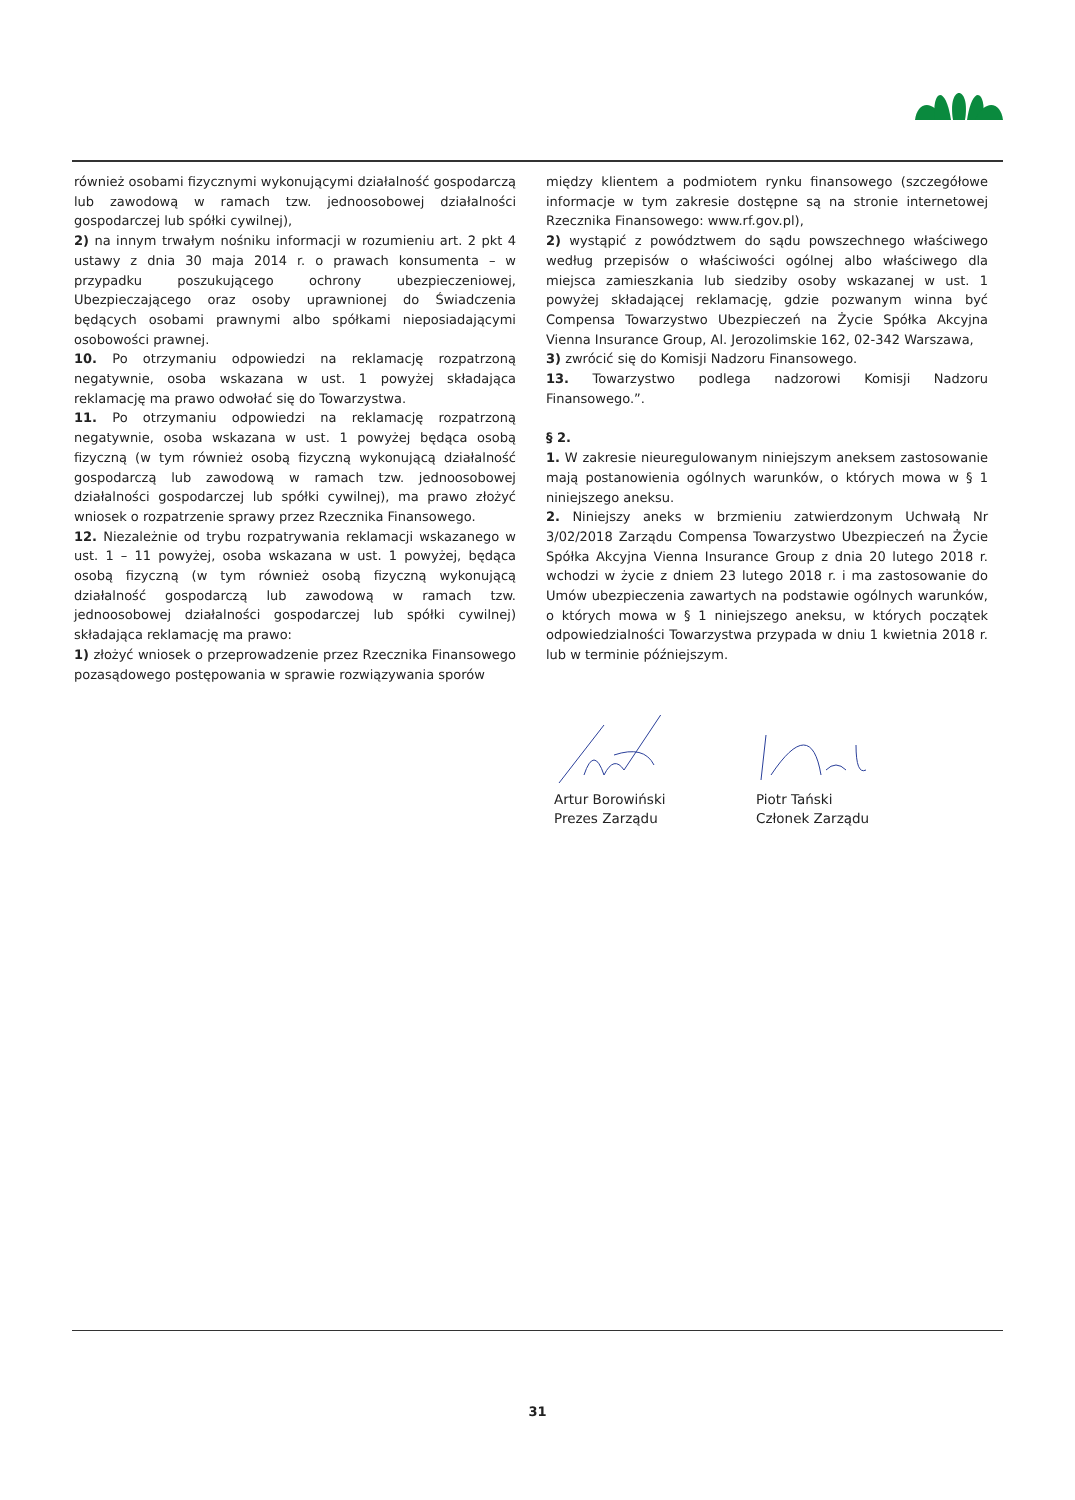również osobami fizycznymi wykonującymi działalność gospodarczą lub zawodową w ramach tzw. jednoosobowej działalności gospodarczej lub spółki cywilnej),
2) na innym trwałym nośniku informacji w rozumieniu art. 2 pkt 4 ustawy z dnia 30 maja 2014 r. o prawach konsumenta – w przypadku poszukującego ochrony ubezpieczeniowej, Ubezpieczającego oraz osoby uprawnionej do Świadczenia będących osobami prawnymi albo spółkami nieposiadającymi osobowości prawnej.
10. Po otrzymaniu odpowiedzi na reklamację rozpatrzoną negatywnie, osoba wskazana w ust. 1 powyżej składająca reklamację ma prawo odwołać się do Towarzystwa.
11. Po otrzymaniu odpowiedzi na reklamację rozpatrzoną negatywnie, osoba wskazana w ust. 1 powyżej będąca osobą fizyczną (w tym również osobą fizyczną wykonującą działalność gospodarczą lub zawodową w ramach tzw. jednoosobowej działalności gospodarczej lub spółki cywilnej), ma prawo złożyć wniosek o rozpatrzenie sprawy przez Rzecznika Finansowego.
12. Niezależnie od trybu rozpatrywania reklamacji wskazanego w ust. 1 – 11 powyżej, osoba wskazana w ust. 1 powyżej, będąca osobą fizyczną (w tym również osobą fizyczną wykonującą działalność gospodarczą lub zawodową w ramach tzw. jednoosobowej działalności gospodarczej lub spółki cywilnej) składająca reklamację ma prawo:
1) złożyć wniosek o przeprowadzenie przez Rzecznika Finansowego pozasądowego postępowania w sprawie rozwiązywania sporów
między klientem a podmiotem rynku finansowego (szczegółowe informacje w tym zakresie dostępne są na stronie internetowej Rzecznika Finansowego: www.rf.gov.pl),
2) wystąpić z powództwem do sądu powszechnego właściwego według przepisów o właściwości ogólnej albo właściwego dla miejsca zamieszkania lub siedziby osoby wskazanej w ust. 1 powyżej składającej reklamację, gdzie pozwanym winna być Compensa Towarzystwo Ubezpieczeń na Życie Spółka Akcyjna Vienna Insurance Group, Al. Jerozolimskie 162, 02-342 Warszawa,
3) zwrócić się do Komisji Nadzoru Finansowego.
13. Towarzystwo podlega nadzorowi Komisji Nadzoru Finansowego.”.
§ 2.
1. W zakresie nieuregulowanym niniejszym aneksem zastosowanie mają postanowienia ogólnych warunków, o których mowa w § 1 niniejszego aneksu.
2. Niniejszy aneks w brzmieniu zatwierdzonym Uchwałą Nr 3/02/2018 Zarządu Compensa Towarzystwo Ubezpieczeń na Życie Spółka Akcyjna Vienna Insurance Group z dnia 20 lutego 2018 r. wchodzi w życie z dniem 23 lutego 2018 r. i ma zastosowanie do Umów ubezpieczenia zawartych na podstawie ogólnych warunków, o których mowa w § 1 niniejszego aneksu, w których początek odpowiedzialności Towarzystwa przypada w dniu 1 kwietnia 2018 r. lub w terminie późniejszym.
Artur Borowiński
Prezes Zarządu
Piotr Tański
Członek Zarządu
31